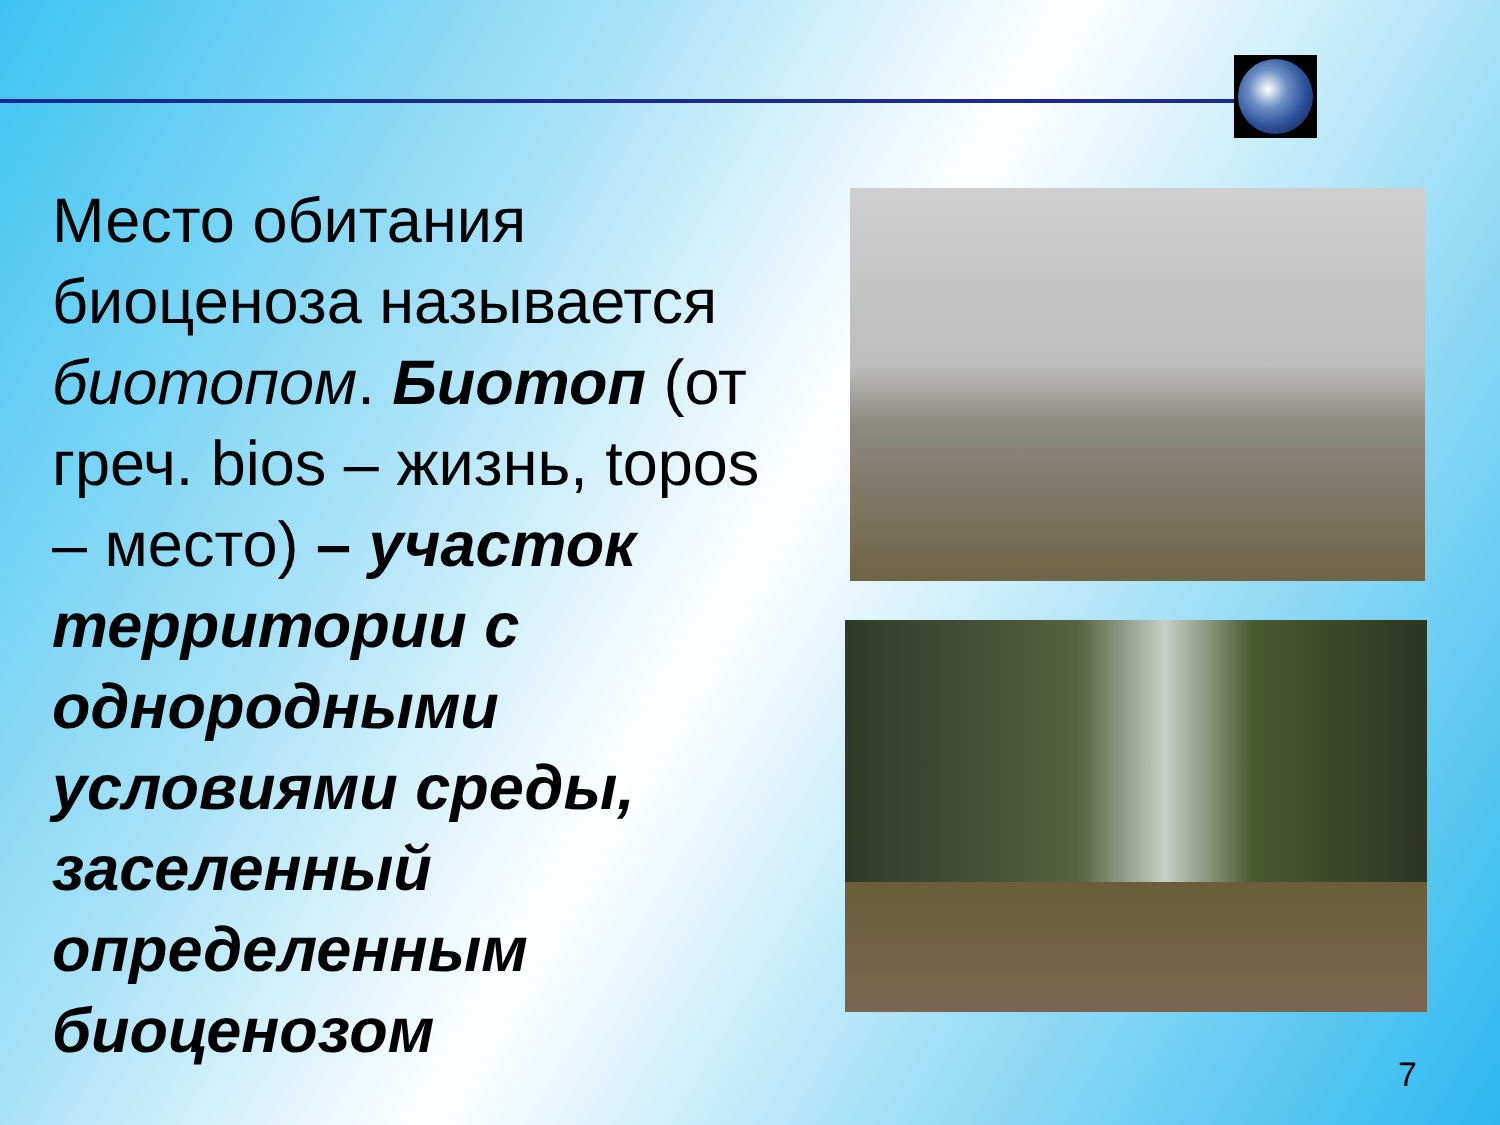Место обитания биоценоза называется биотопом. Биотоп (от греч. bios – жизнь, topos – место) – участок территории с однородными условиями среды, заселенный определенным биоценозом
7